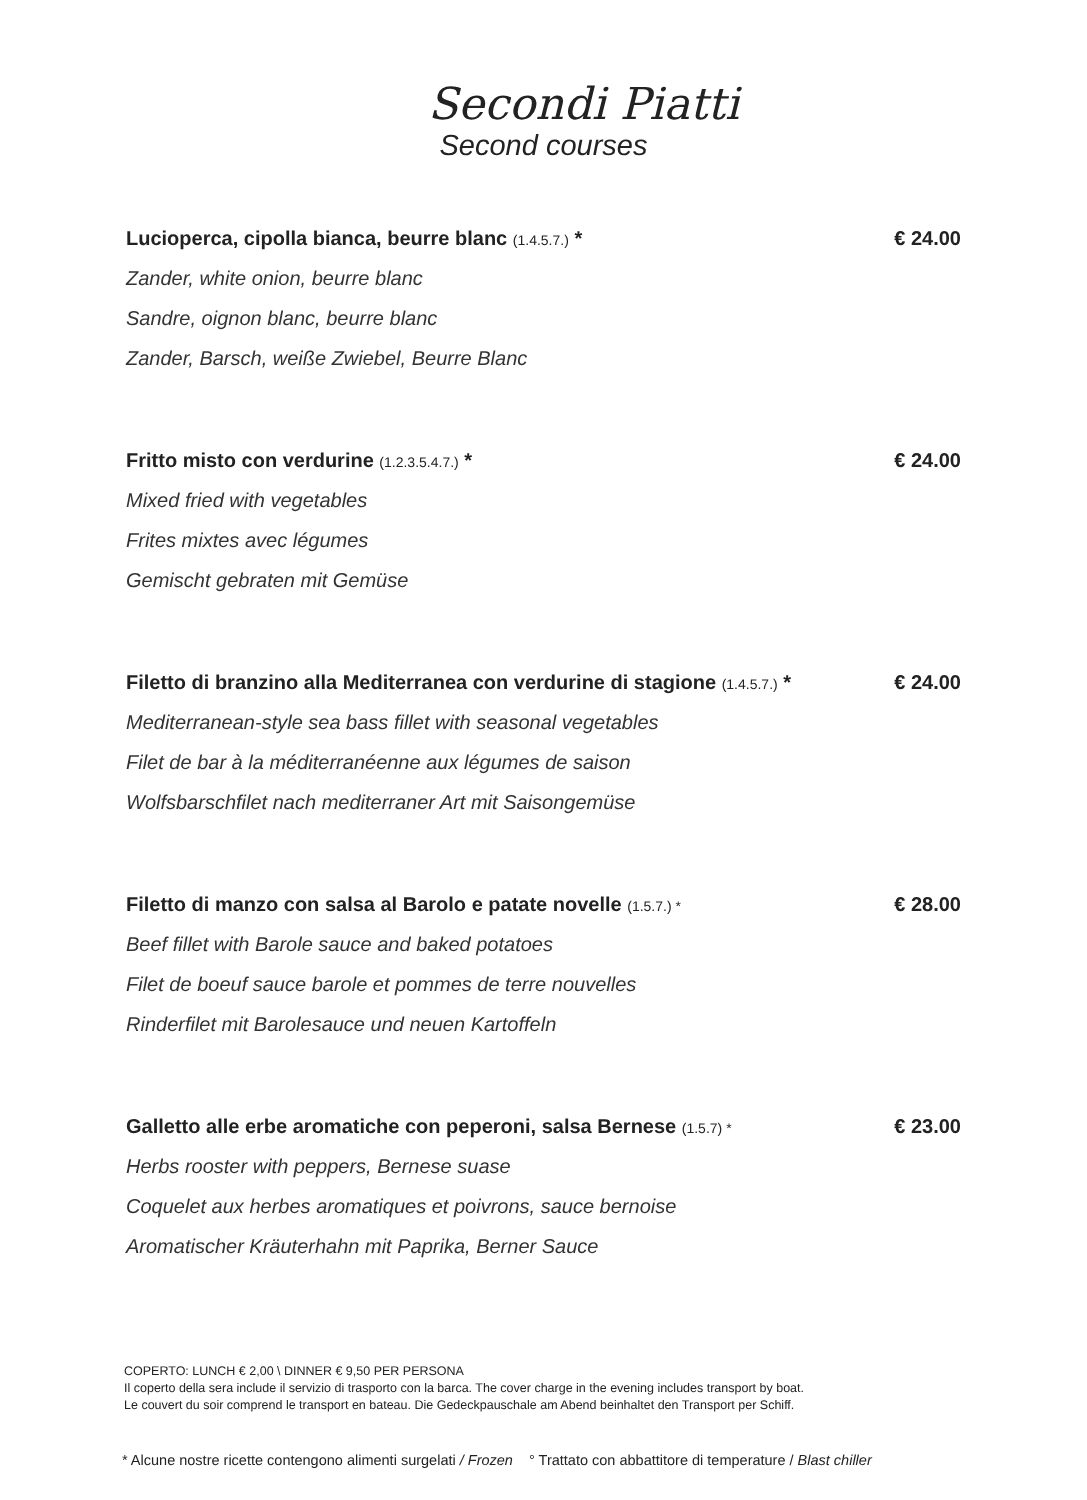Secondi Piatti
Second courses
Lucioperca, cipolla bianca, beurre blanc (1.4.5.7.) * € 24.00
Zander, white onion, beurre blanc
Sandre, oignon blanc, beurre blanc
Zander, Barsch, weiße Zwiebel, Beurre Blanc
Fritto misto con verdurine (1.2.3.5.4.7.) * € 24.00
Mixed fried with vegetables
Frites mixtes avec légumes
Gemischt gebraten mit Gemüse
Filetto di branzino alla Mediterranea con verdurine di stagione (1.4.5.7.) * € 24.00
Mediterranean-style sea bass fillet with seasonal vegetables
Filet de bar à la méditerranéenne aux légumes de saison
Wolfsbarschfilet nach mediterraner Art mit Saisongemüse
Filetto di manzo con salsa al Barolo e patate novelle (1.5.7.) * € 28.00
Beef fillet with Barole sauce and baked potatoes
Filet de boeuf sauce barole et pommes de terre nouvelles
Rinderfilet mit Barolesauce und neuen Kartoffeln
Galletto alle erbe aromatiche con peperoni, salsa Bernese (1.5.7) * € 23.00
Herbs rooster with peppers, Bernese suase
Coquelet aux herbes aromatiques et poivrons, sauce bernoise
Aromatischer Kräuterhahn mit Paprika, Berner Sauce
COPERTO: LUNCH € 2,00 \ DINNER € 9,50 PER PERSONA
Il coperto della sera include il servizio di trasporto con la barca. The cover charge in the evening includes transport by boat.
Le couvert du soir comprend le transport en bateau. Die Gedeckpauschale am Abend beinhaltet den Transport per Schiff.
* Alcune nostre ricette contengono alimenti surgelati / Frozen ° Trattato con abbattitore di temperature / Blast chiller